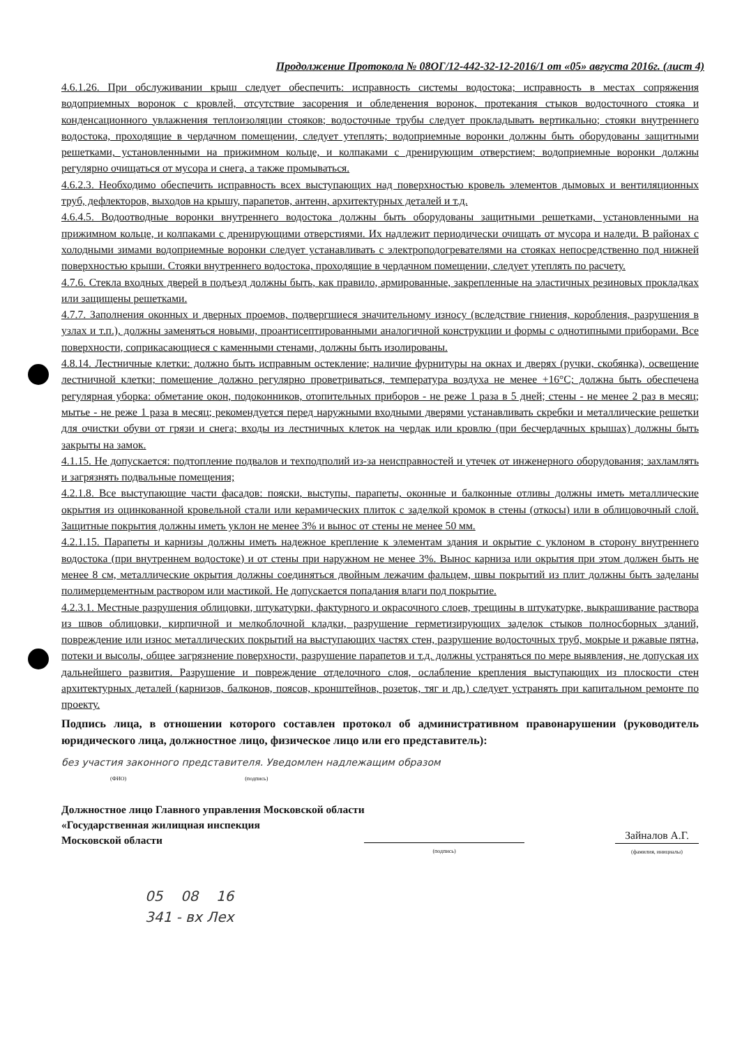Продолжение Протокола № 08ОГ/12-442-32-12-2016/1 от «05» августа 2016г. (лист 4)
4.6.1.26. При обслуживании крыш следует обеспечить: исправность системы водостока; исправность в местах сопряжения водоприемных воронок с кровлей, отсутствие засорения и обледенения воронок, протекания стыков водосточного стояка и конденсационного увлажнения теплоизоляции стояков; водосточные трубы следует прокладывать вертикально; стояки внутреннего водостока, проходящие в чердачном помещении, следует утеплять; водоприемные воронки должны быть оборудованы защитными решетками, установленными на прижимном кольце, и колпаками с дренирующим отверстием; водоприемные воронки должны регулярно очищаться от мусора и снега, а также промываться.
4.6.2.3. Необходимо обеспечить исправность всех выступающих над поверхностью кровель элементов дымовых и вентиляционных труб, дефлекторов, выходов на крышу, парапетов, антенн, архитектурных деталей и т.д.
4.6.4.5. Водоотводные воронки внутреннего водостока должны быть оборудованы защитными решетками, установленными на прижимном кольце, и колпаками с дренирующими отверстиями. Их надлежит периодически очищать от мусора и наледи. В районах с холодными зимами водоприемные воронки следует устанавливать с электроподогревателями на стояках непосредственно под нижней поверхностью крыши. Стояки внутреннего водостока, проходящие в чердачном помещении, следует утеплять по расчету.
4.7.6. Стекла входных дверей в подъезд должны быть, как правило, армированные, закрепленные на эластичных резиновых прокладках или защищены решетками.
4.7.7. Заполнения оконных и дверных проемов, подвергшиеся значительному износу (вследствие гниения, коробления, разрушения в узлах и т.п.), должны заменяться новыми, проантисептированными аналогичной конструкции и формы с однотипными приборами. Все поверхности, соприкасающиеся с каменными стенами, должны быть изолированы.
4.8.14. Лестничные клетки: должно быть исправным остекление; наличие фурнитуры на окнах и дверях (ручки, скобянка), освещение лестничной клетки; помещение должно регулярно проветриваться, температура воздуха не менее +16°С; должна быть обеспечена регулярная уборка: обметание окон, подоконников, отопительных приборов - не реже 1 раза в 5 дней; стены - не менее 2 раз в месяц; мытье - не реже 1 раза в месяц; рекомендуется перед наружными входными дверями устанавливать скребки и металлические решетки для очистки обуви от грязи и снега; входы из лестничных клеток на чердак или кровлю (при бесчердачных крышах) должны быть закрыты на замок.
4.1.15. Не допускается: подтопление подвалов и техподполий из-за неисправностей и утечек от инженерного оборудования; захламлять и загрязнять подвальные помещения;
4.2.1.8. Все выступающие части фасадов: пояски, выступы, парапеты, оконные и балконные отливы должны иметь металлические окрытия из оцинкованной кровельной стали или керамических плиток с заделкой кромок в стены (откосы) или в облицовочный слой. Защитные покрытия должны иметь уклон не менее 3% и вынос от стены не менее 50 мм.
4.2.1.15. Парапеты и карнизы должны иметь надежное крепление к элементам здания и окрытие с уклоном в сторону внутреннего водостока (при внутреннем водостоке) и от стены при наружном не менее 3%. Вынос карниза или окрытия при этом должен быть не менее 8 см, металлические окрытия должны соединяться двойным лежачим фальцем, швы покрытий из плит должны быть заделаны полимерцементным раствором или мастикой. Не допускается попадания влаги под покрытие.
4.2.3.1. Местные разрушения облицовки, штукатурки, фактурного и окрасочного слоев, трещины в штукатурке, выкрашивание раствора из швов облицовки, кирпичной и мелкоблочной кладки, разрушение герметизирующих заделок стыков полносборных зданий, повреждение или износ металлических покрытий на выступающих частях стен, разрушение водосточных труб, мокрые и ржавые пятна, потеки и высолы, общее загрязнение поверхности, разрушение парапетов и т.д. должны устраняться по мере выявления, не допуская их дальнейшего развития. Разрушение и повреждение отделочного слоя, ослабление крепления выступающих из плоскости стен архитектурных деталей (карнизов, балконов, поясов, кронштейнов, розеток, тяг и др.) следует устранять при капитальном ремонте по проекту.
Подпись лица, в отношении которого составлен протокол об административном правонарушении (руководитель юридического лица, должностное лицо, физическое лицо или его представитель):
без участия законного представителя. Уведомлен надлежащим образом
(ФИО) (подпись)
Должностное лицо Главного управления Московской области
«Государственная жилищная инспекция
Московской области
(подпись)
Зайналов А.Г.
(фамилия, инициалы)
05 08 16
341 - вх Лех